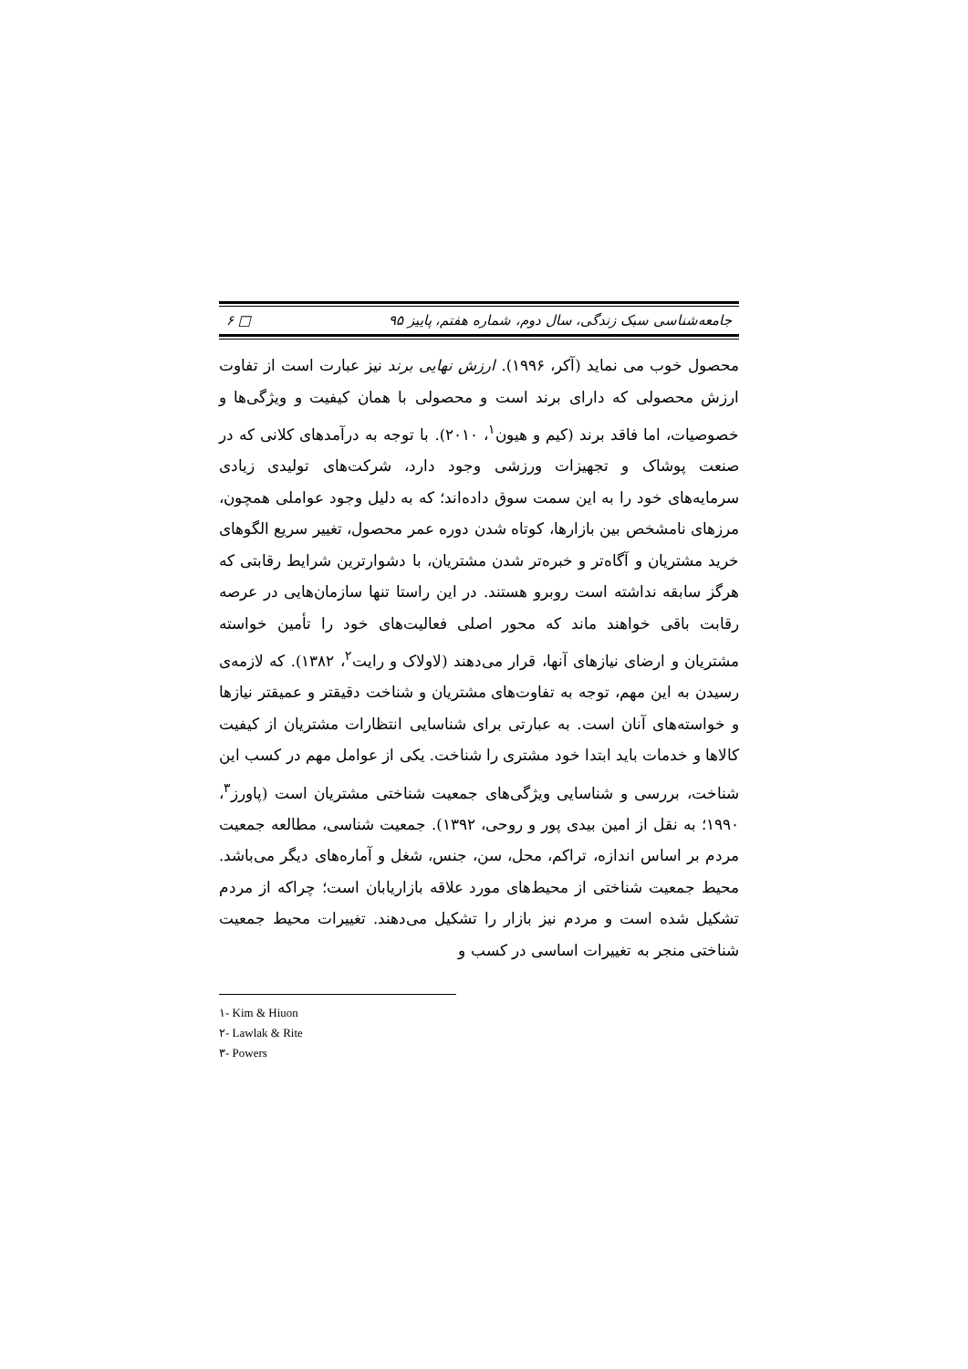جامعه‌شناسی سبک زندگی، سال دوم، شماره هفتم، پاییز ۹۵ □ ۶
محصول خوب می نماید (آکر، ۱۹۹۶). ارزش نهایی برند نیز عبارت است از تفاوت ارزش محصولی که دارای برند است و محصولی با همان کیفیت و ویژگی‌ها و خصوصیات، اما فاقد برند (کیم و هیون<sup>۱</sup>، ۲۰۱۰). با توجه به درآمدهای کلانی که در صنعت پوشاک و تجهیزات ورزشی وجود دارد، شرکت‌های تولیدی زیادی سرمایه‌های خود را به این سمت سوق داده‌اند؛ که به دلیل وجود عواملی همچون، مرزهای نامشخص بین بازارها، کوتاه شدن دوره عمر محصول، تغییر سریع الگوهای خرید مشتریان و آگاه‌تر و خبره‌تر شدن مشتریان، با دشوارترین شرایط رقابتی که هرگز سابقه نداشته است روبرو هستند. در این راستا تنها سازمان‌هایی در عرصه رقابت باقی خواهند ماند که محور اصلی فعالیت‌های خود را تأمین خواسته مشتریان و ارضای نیازهای آنها، قرار می‌دهند (لاولاک و رایت<sup>۲</sup>، ۱۳۸۲). که لازمه‌ی رسیدن به این مهم، توجه به تفاوت‌های مشتریان و شناخت دقیقتر و عمیقتر نیازها و خواسته‌های آنان است. به عبارتی برای شناسایی انتظارات مشتریان از کیفیت کالاها و خدمات باید ابتدا خود مشتری را شناخت. یکی از عوامل مهم در کسب این شناخت، بررسی و شناسایی ویژگی‌های جمعیت شناختی مشتریان است (پاورز<sup>۳</sup>، ۱۹۹۰؛ به نقل از امین بیدی پور و روحی، ۱۳۹۲). جمعیت شناسی، مطالعه جمعیت مردم بر اساس اندازه، تراکم، محل، سن، جنس، شغل و آماره‌های دیگر می‌باشد. محیط جمعیت شناختی از محیط‌های مورد علاقه بازاریابان است؛ چراکه از مردم تشکیل شده است و مردم نیز بازار را تشکیل می‌دهند. تغییرات محیط جمعیت شناختی منجر به تغییرات اساسی در کسب و
۱- Kim & Hiuon
۲- Lawlak & Rite
۳- Powers